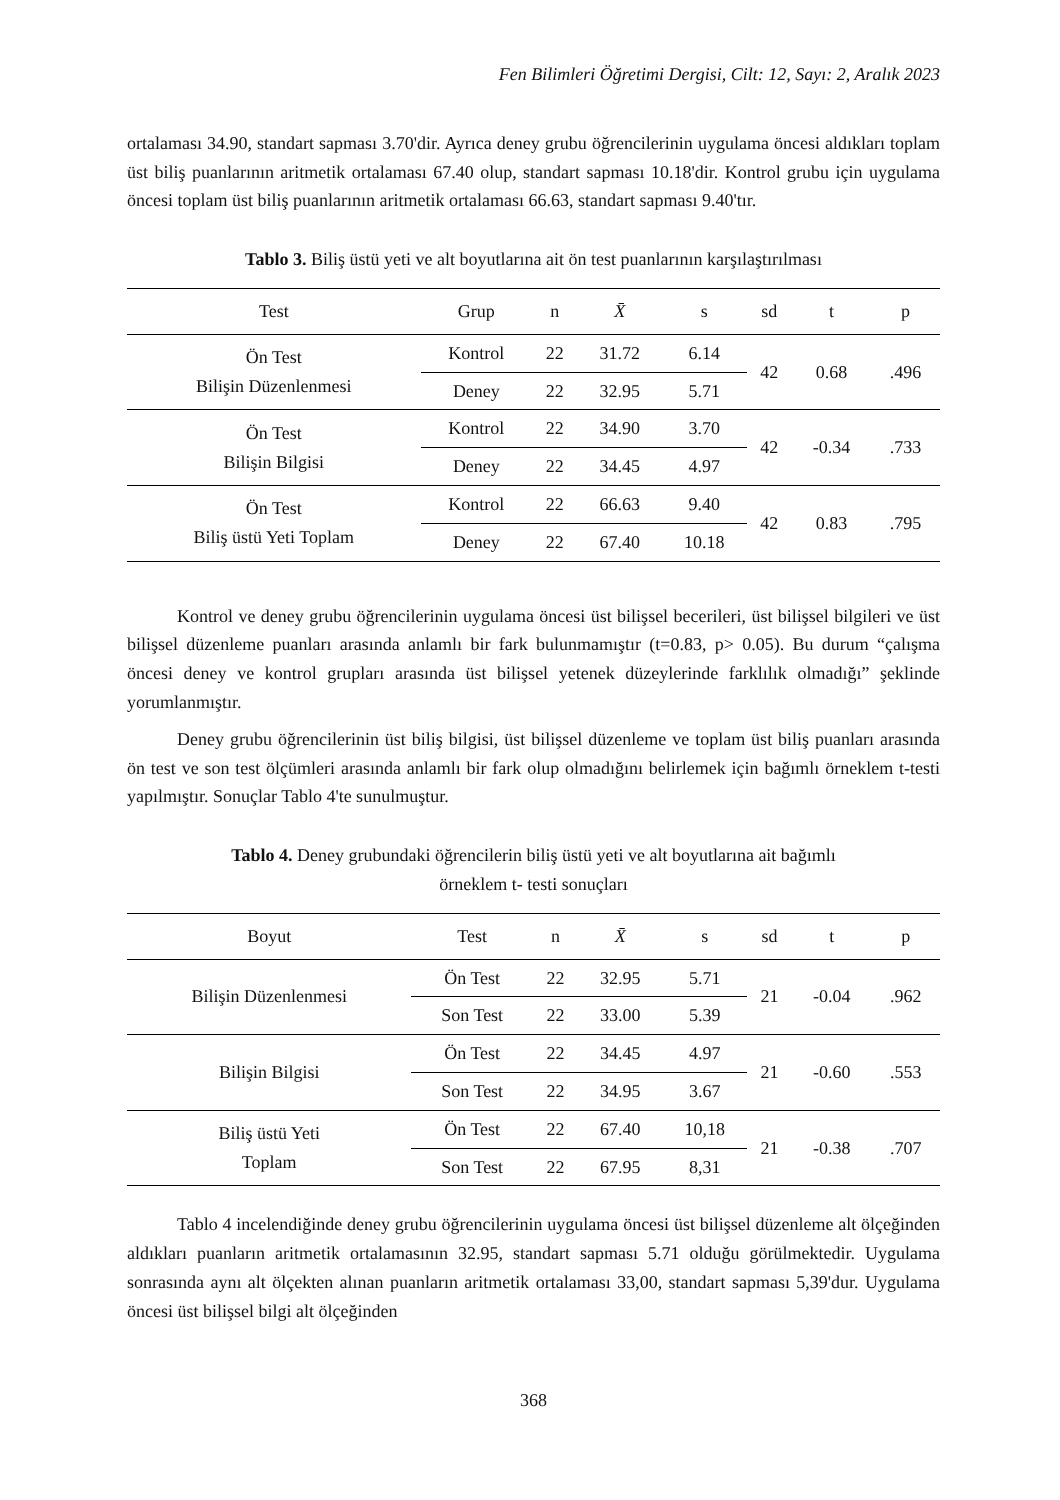Fen Bilimleri Öğretimi Dergisi, Cilt: 12, Sayı: 2, Aralık 2023
ortalaması 34.90, standart sapması 3.70'dir. Ayrıca deney grubu öğrencilerinin uygulama öncesi aldıkları toplam üst biliş puanlarının aritmetik ortalaması 67.40 olup, standart sapması 10.18'dir. Kontrol grubu için uygulama öncesi toplam üst biliş puanlarının aritmetik ortalaması 66.63, standart sapması 9.40'tır.
Tablo 3. Biliş üstü yeti ve alt boyutlarına ait ön test puanlarının karşılaştırılması
| Test | Grup | n | X̄ | s | sd | t | p |
| --- | --- | --- | --- | --- | --- | --- | --- |
| Ön Test Bilişin Düzenlenmesi | Kontrol | 22 | 31.72 | 6.14 | 42 | 0.68 | .496 |
| | Deney | 22 | 32.95 | 5.71 | | | |
| Ön Test Bilişin Bilgisi | Kontrol | 22 | 34.90 | 3.70 | 42 | -0.34 | .733 |
| | Deney | 22 | 34.45 | 4.97 | | | |
| Ön Test Biliş üstü Yeti Toplam | Kontrol | 22 | 66.63 | 9.40 | 42 | 0.83 | .795 |
| | Deney | 22 | 67.40 | 10.18 | | | |
Kontrol ve deney grubu öğrencilerinin uygulama öncesi üst bilişsel becerileri, üst bilişsel bilgileri ve üst bilişsel düzenleme puanları arasında anlamlı bir fark bulunmamıştır (t=0.83, p> 0.05). Bu durum “çalışma öncesi deney ve kontrol grupları arasında üst bilişsel yetenek düzeylerinde farklılık olmadığı” şeklinde yorumlanmıştır.
Deney grubu öğrencilerinin üst biliş bilgisi, üst bilişsel düzenleme ve toplam üst biliş puanları arasında ön test ve son test ölçümleri arasında anlamlı bir fark olup olmadığını belirlemek için bağımlı örneklem t-testi yapılmıştır. Sonuçlar Tablo 4'te sunulmuştur.
Tablo 4. Deney grubundaki öğrencilerin biliş üstü yeti ve alt boyutlarına ait bağımlı
örneklem t- testi sonuçları
| Boyut | Test | n | X̄ | s | sd | t | p |
| --- | --- | --- | --- | --- | --- | --- | --- |
| Bilişin Düzenlenmesi | Ön Test | 22 | 32.95 | 5.71 | 21 | -0.04 | .962 |
| | Son Test | 22 | 33.00 | 5.39 | | | |
| Bilişin Bilgisi | Ön Test | 22 | 34.45 | 4.97 | 21 | -0.60 | .553 |
| | Son Test | 22 | 34.95 | 3.67 | | | |
| Biliş üstü Yeti Toplam | Ön Test | 22 | 67.40 | 10,18 | 21 | -0.38 | .707 |
| | Son Test | 22 | 67.95 | 8,31 | | | |
Tablo 4 incelendiğinde deney grubu öğrencilerinin uygulama öncesi üst bilişsel düzenleme alt ölçeğinden aldıkları puanların aritmetik ortalamasının 32.95, standart sapması 5.71 olduğu görülmektedir. Uygulama sonrasında aynı alt ölçekten alınan puanların aritmetik ortalaması 33,00, standart sapması 5,39'dur. Uygulama öncesi üst bilişsel bilgi alt ölçeğinden
368